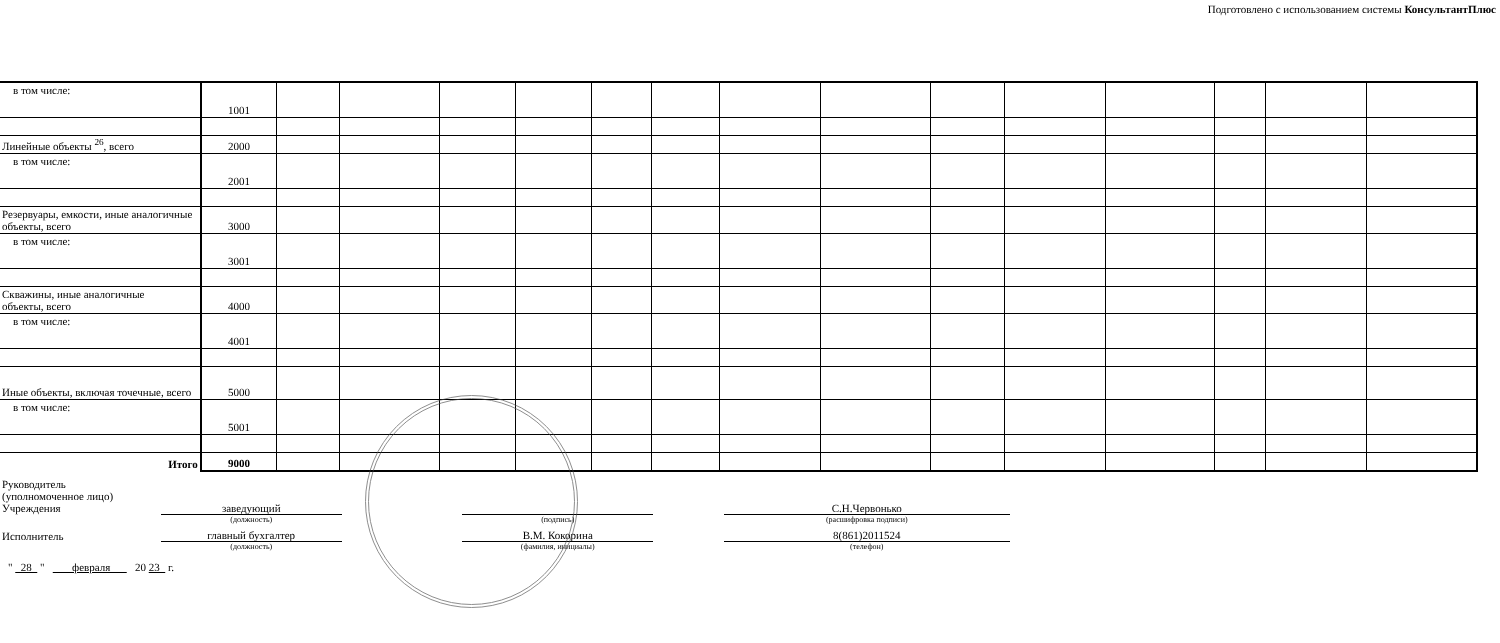Подготовлено с использованием системы КонсультантПлюс
| в том числе: | 1001 | | | | | | | | | | | | | | |
| Линейные объекты <sup>26</sup>, всего | 2000 | | | | | | | | | | | | | | |
| в том числе: | 2001 | | | | | | | | | | | | | | |
| Резервуары, емкости, иные аналогичные объекты, всего | 3000 | | | | | | | | | | | | | | |
| в том числе: | 3001 | | | | | | | | | | | | | | |
| Скважины, иные аналогичные объекты, всего | 4000 | | | | | | | | | | | | | | |
| в том числе: | 4001 | | | | | | | | | | | | | | |
| Иные объекты, включая точечные, всего | 5000 | | | | | | | | | | | | | | |
| в том числе: | 5001 | | | | | | | | | | | | | | |
| Итого | 9000 | | | | | | | | | | | | | | |
| Руководитель (уполномоченное лицо) Учреждения | заведующий | | | | С.Н.Червонько |
| | (должность) | | (подпись) | | (расшифровка подписи) |
| Исполнитель | главный бухгалтер | | В.М. Кокорина | | 8(861)2011524 |
| | (должность) | | (фамилия, инициалы) | | (телефон) |
" 28 " февраля 20 23 г.